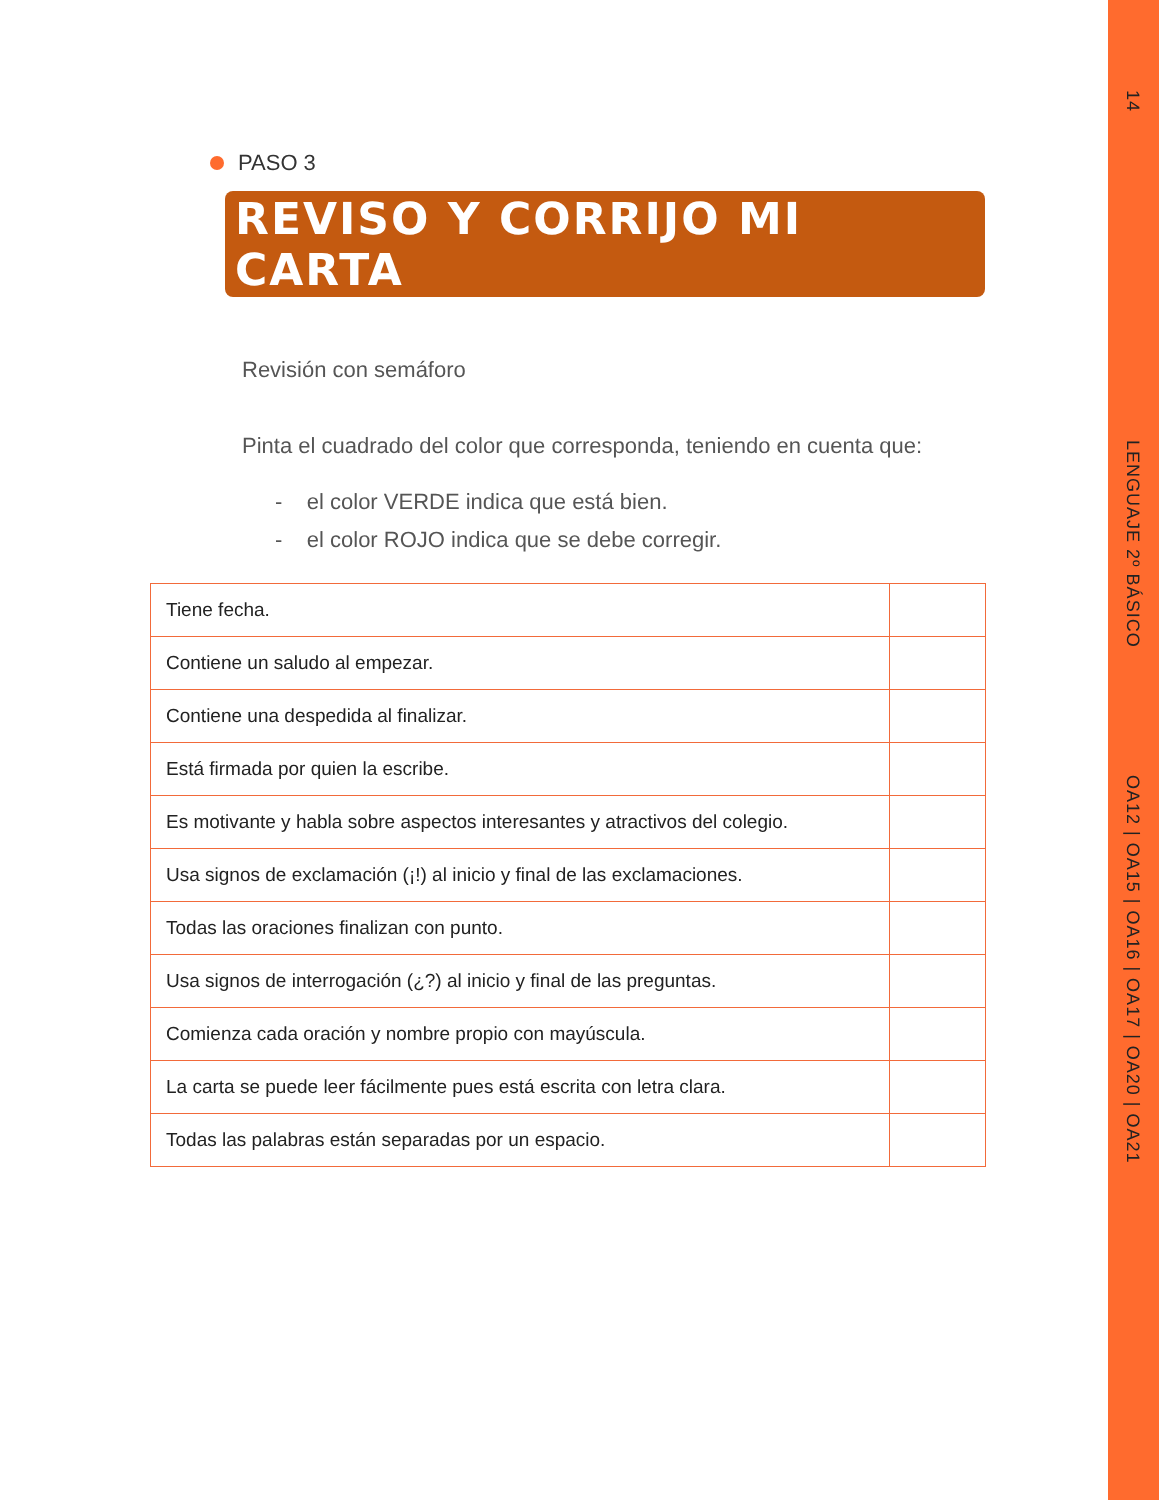14
LENGUAJE 2º BÁSICO
OA12 | OA15 | OA16 | OA17 | OA20 | OA21
PASO 3
REVISO Y CORRIJO MI CARTA
Revisión con semáforo
Pinta el cuadrado del color que corresponda, teniendo en cuenta que:
- el color VERDE indica que está bien.
- el color ROJO indica que se debe corregir.
| Tiene fecha. | |
| Contiene un saludo al empezar. | |
| Contiene una despedida al finalizar. | |
| Está firmada por quien la escribe. | |
| Es motivante y habla sobre aspectos interesantes y atractivos del colegio. | |
| Usa signos de exclamación (¡!) al inicio y final de las exclamaciones. | |
| Todas las oraciones finalizan con punto. | |
| Usa signos de interrogación (¿?) al inicio y final de las preguntas. | |
| Comienza cada oración y nombre propio con mayúscula. | |
| La carta se puede leer fácilmente pues está escrita con letra clara. | |
| Todas las palabras están separadas por un espacio. | |